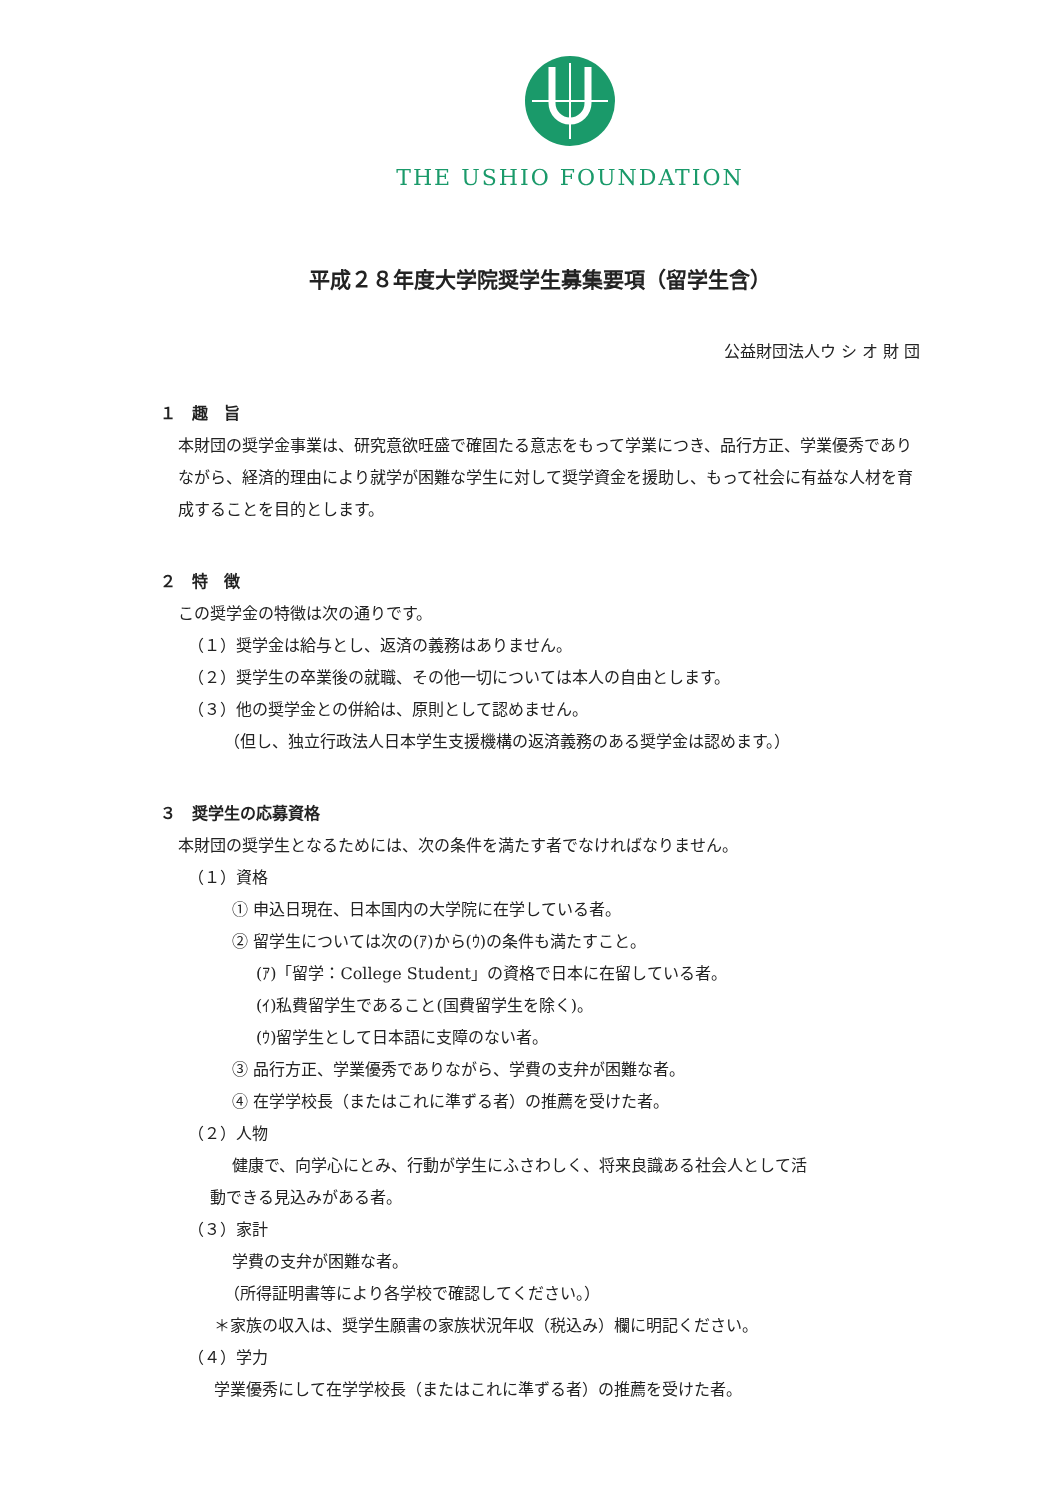THE USHIO FOUNDATION
平成２８年度大学院奨学生募集要項（留学生含）
公益財団法人ウ シ オ 財 団
１　趣　旨
本財団の奨学金事業は、研究意欲旺盛で確固たる意志をもって学業につき、品行方正、学業優秀でありながら、経済的理由により就学が困難な学生に対して奨学資金を援助し、もって社会に有益な人材を育成することを目的とします。
２　特　徴
この奨学金の特徴は次の通りです。
（１）奨学金は給与とし、返済の義務はありません。
（２）奨学生の卒業後の就職、その他一切については本人の自由とします。
（３）他の奨学金との併給は、原則として認めません。
（但し、独立行政法人日本学生支援機構の返済義務のある奨学金は認めます。）
３　奨学生の応募資格
本財団の奨学生となるためには、次の条件を満たす者でなければなりません。
（１）資格
① 申込日現在、日本国内の大学院に在学している者。
② 留学生については次の(ｱ)から(ｳ)の条件も満たすこと。
(ｱ)「留学：College Student」の資格で日本に在留している者。
(ｲ)私費留学生であること(国費留学生を除く)。
(ｳ)留学生として日本語に支障のない者。
③ 品行方正、学業優秀でありながら、学費の支弁が困難な者。
④ 在学学校長（またはこれに準ずる者）の推薦を受けた者。
（２）人物
健康で、向学心にとみ、行動が学生にふさわしく、将来良識ある社会人として活
動できる見込みがある者。
（３）家計
学費の支弁が困難な者。
（所得証明書等により各学校で確認してください。）
＊家族の収入は、奨学生願書の家族状況年収（税込み）欄に明記ください。
（４）学力
学業優秀にして在学学校長（またはこれに準ずる者）の推薦を受けた者。